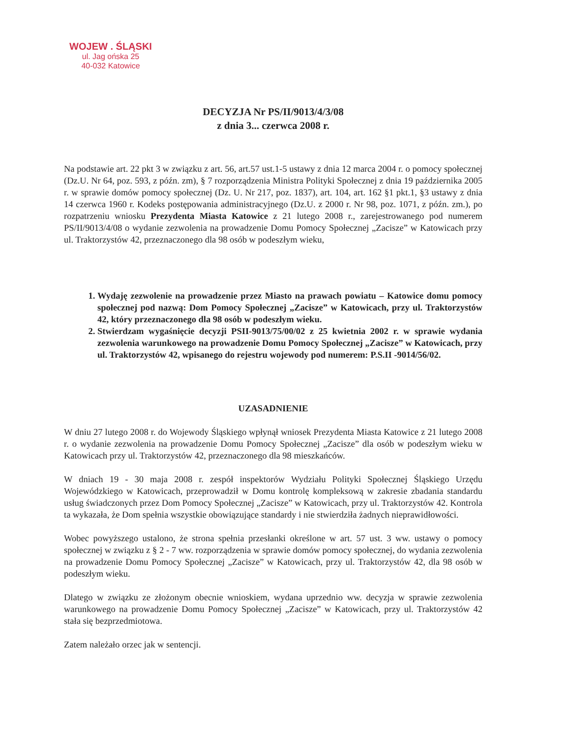WOJEW . ŚLĄSKI
ul. Jag ońska 25
40-032 Katowice
DECYZJA Nr PS/II/9013/4/3/08
z dnia 3... czerwca 2008 r.
Na podstawie art. 22 pkt 3 w związku z art. 56, art.57 ust.1-5 ustawy z dnia 12 marca 2004 r. o pomocy społecznej (Dz.U. Nr 64, poz. 593, z późn. zm), § 7 rozporządzenia Ministra Polityki Społecznej z dnia 19 października 2005 r. w sprawie domów pomocy społecznej (Dz. U. Nr 217, poz. 1837), art. 104, art. 162 §1 pkt.1, §3 ustawy z dnia 14 czerwca 1960 r. Kodeks postępowania administracyjnego (Dz.U. z 2000 r. Nr 98, poz. 1071, z późn. zm.), po rozpatrzeniu wniosku Prezydenta Miasta Katowice z 21 lutego 2008 r., zarejestrowanego pod numerem PS/II/9013/4/08 o wydanie zezwolenia na prowadzenie Domu Pomocy Społecznej „Zacisze” w Katowicach przy ul. Traktorzystów 42, przeznaczonego dla 98 osób w podeszłym wieku,
1. Wydaję zezwolenie na prowadzenie przez Miasto na prawach powiatu – Katowice domu pomocy społecznej pod nazwą: Dom Pomocy Społecznej „Zacisze” w Katowicach, przy ul. Traktorzystów 42, który przeznaczonego dla 98 osób w podeszłym wieku.
2. Stwierdzam wygaśnięcie decyzji PSII-9013/75/00/02 z 25 kwietnia 2002 r. w sprawie wydania zezwolenia warunkowego na prowadzenie Domu Pomocy Społecznej „Zacisze” w Katowicach, przy ul. Traktorzystów 42, wpisanego do rejestru wojewody pod numerem: P.S.II -9014/56/02.
UZASADNIENIE
W dniu 27 lutego 2008 r. do Wojewody Śląskiego wpłynął wniosek Prezydenta Miasta Katowice z 21 lutego 2008 r. o wydanie zezwolenia na prowadzenie Domu Pomocy Społecznej „Zacisze” dla osób w podeszłym wieku w Katowicach przy ul. Traktorzystów 42, przeznaczonego dla 98 mieszkańców.
W dniach 19 - 30 maja 2008 r. zespół inspektorów Wydziału Polityki Społecznej Śląskiego Urzędu Wojewódzkiego w Katowicach, przeprowadził w Domu kontrolę kompleksową w zakresie zbadania standardu usług świadczonych przez Dom Pomocy Społecznej „Zacisze” w Katowicach, przy ul. Traktorzystów 42. Kontrola ta wykazała, że Dom spełnia wszystkie obowiązujące standardy i nie stwierdziła żadnych nieprawidłowości.
Wobec powyższego ustalono, że strona spełnia przesłanki określone w art. 57 ust. 3 ww. ustawy o pomocy społecznej w związku z § 2 - 7 ww. rozporządzenia w sprawie domów pomocy społecznej, do wydania zezwolenia na prowadzenie Domu Pomocy Społecznej „Zacisze” w Katowicach, przy ul. Traktorzystów 42, dla 98 osób w podeszłym wieku.
Dlatego w związku ze złożonym obecnie wnioskiem, wydana uprzednio ww. decyzja w sprawie zezwolenia warunkowego na prowadzenie Domu Pomocy Społecznej „Zacisze” w Katowicach, przy ul. Traktorzystów 42 stała się bezprzedmiotowa.
Zatem należało orzec jak w sentencji.